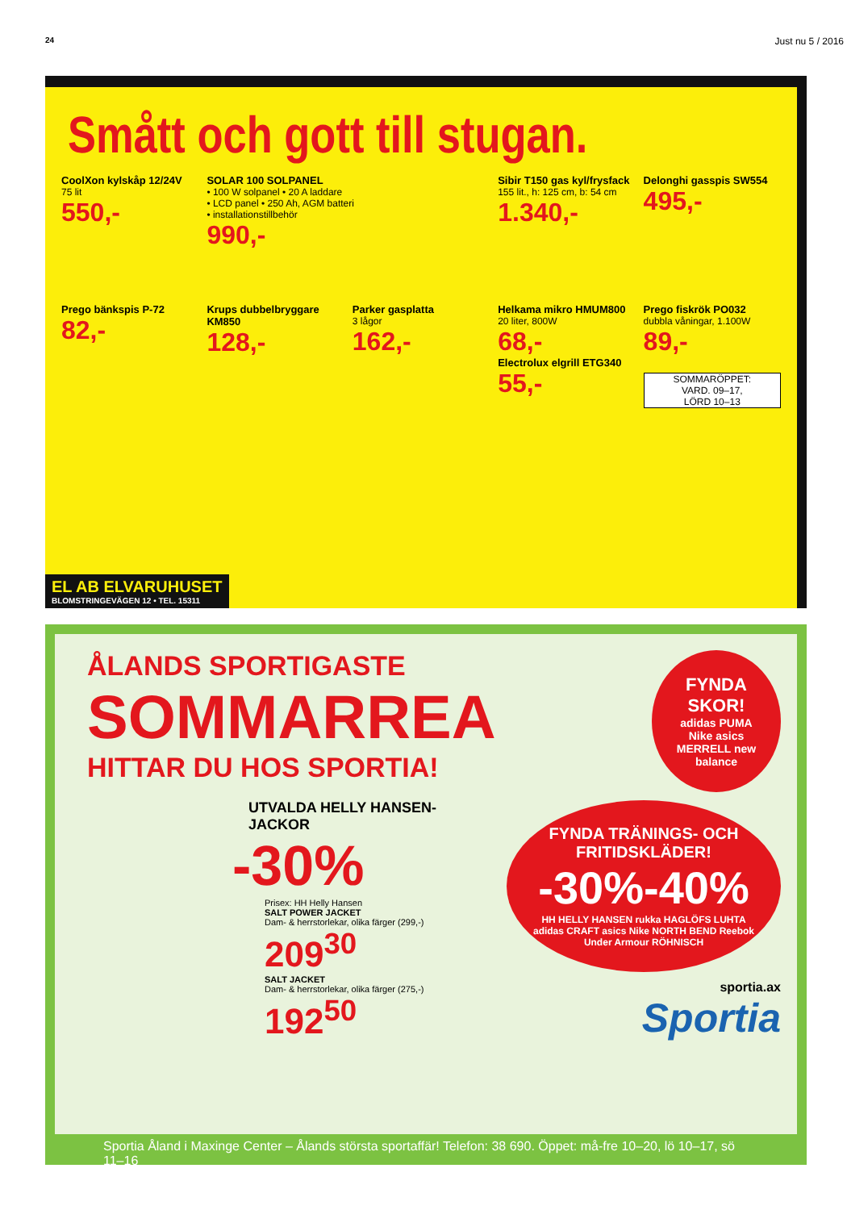24 Just nu 5 / 2016
Smått och gott till stugan.
CoolXon kylskåp 12/24V
75 lit
550,-
SOLAR 100 SOLPANEL
• 100 W solpanel • 20 A laddare
• LCD panel • 250 Ah, AGM batteri
• installationstillbehör
990,-
Sibir T150 gas kyl/frysfack
155 lit., h: 125 cm, b: 54 cm
1.340,-
Delonghi gasspis SW554
495,-
Prego bänkspis P-72
82,-
Krups dubbelbryggare KM850
128,-
Parker gasplatta
3 lågor
162,-
Helkama mikro HMUM800
20 liter, 800W
68,-
Electrolux elgrill ETG340
55,-
Prego fiskrök PO032
dubbla våningar, 1.100W
89,-
SOMMARÖPPET:
VARD. 09–17,
LÖRD 10–13
EL AB ELVARUHUSET
BLOMSTRINGEVÄGEN 12 • TEL. 15311
ÅLANDS SPORTIGASTE
SOMMARREA
HITTAR DU HOS SPORTIA!
UTVALDA HELLY HANSEN-JACKOR
-30%
Prisex: HH Helly Hansen
SALT POWER JACKET
Dam- & herrstorlekar, olika färger (299,-)
209<sup>30</sup>
SALT JACKET
Dam- & herrstorlekar, olika färger (275,-)
192<sup>50</sup>
FYNDA SKOR!
adidas PUMA Nike asics MERRELL new balance
FYNDA TRÄNINGS- OCH FRITIDSKLÄDER!
-30%-40%
HH HELLY HANSEN rukka HAGLÖFS LUHTA adidas CRAFT asics Nike NORTH BEND Reebok Under Armour RÖHNISCH
sportia.ax
Sportia
Sportia Åland i Maxinge Center – Ålands största sportaffär! Telefon: 38 690. Öppet: må-fre 10–20, lö 10–17, sö 11–16